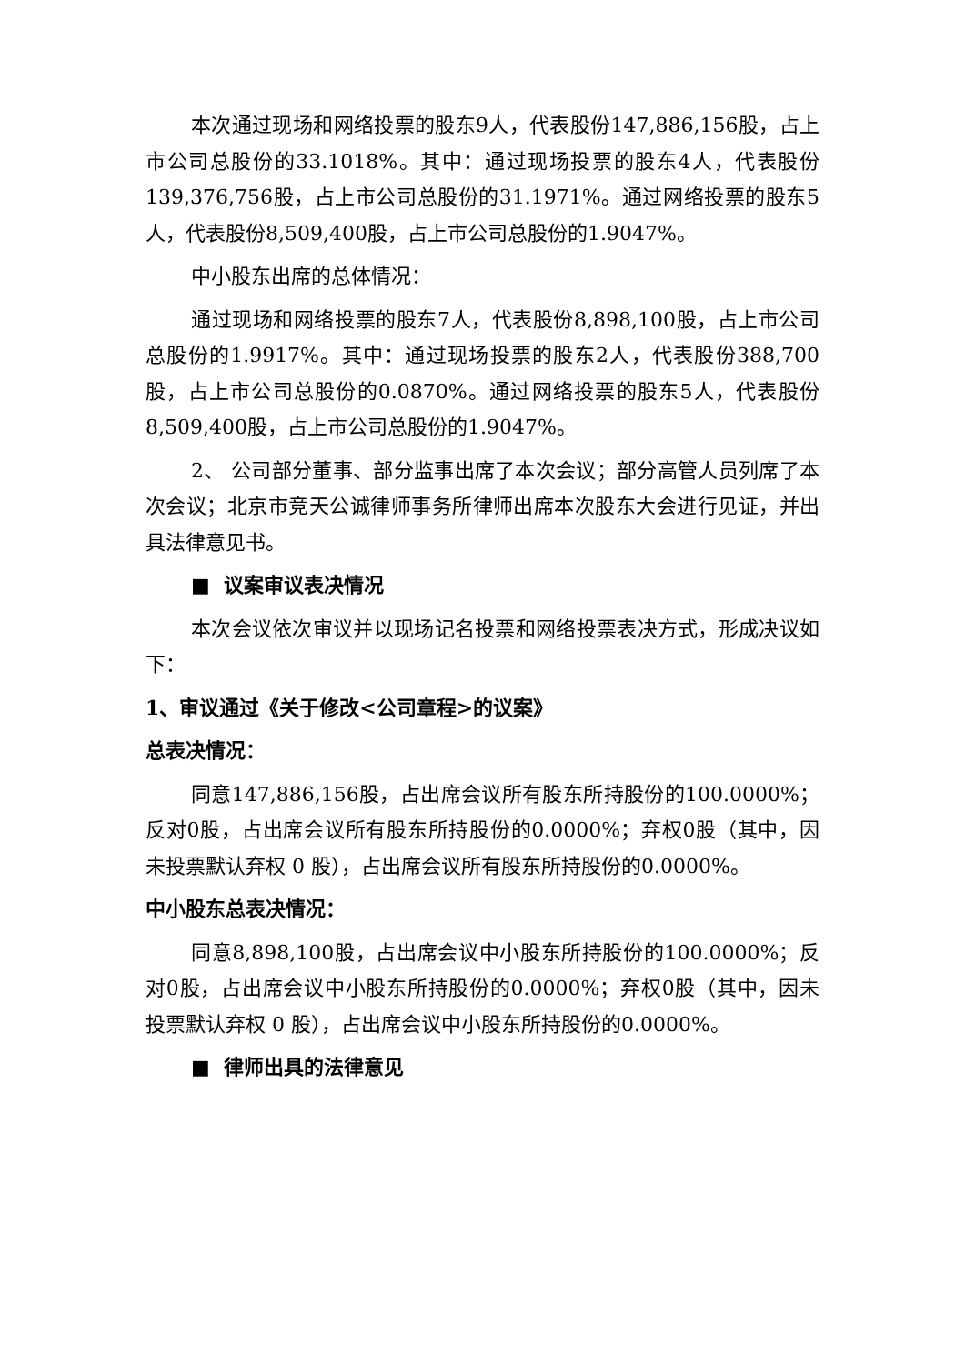本次通过现场和网络投票的股东9人，代表股份147,886,156股，占上市公司总股份的33.1018%。其中：通过现场投票的股东4人，代表股份139,376,756股，占上市公司总股份的31.1971%。通过网络投票的股东5人，代表股份8,509,400股，占上市公司总股份的1.9047%。
中小股东出席的总体情况：
通过现场和网络投票的股东7人，代表股份8,898,100股，占上市公司总股份的1.9917%。其中：通过现场投票的股东2人，代表股份388,700股，占上市公司总股份的0.0870%。通过网络投票的股东5人，代表股份8,509,400股，占上市公司总股份的1.9047%。
2、 公司部分董事、部分监事出席了本次会议；部分高管人员列席了本次会议；北京市竞天公诚律师事务所律师出席本次股东大会进行见证，并出具法律意见书。
■ 议案审议表决情况
本次会议依次审议并以现场记名投票和网络投票表决方式，形成决议如下：
1、审议通过《关于修改<公司章程>的议案》
总表决情况：
同意147,886,156股，占出席会议所有股东所持股份的100.0000%；反对0股，占出席会议所有股东所持股份的0.0000%；弃权0股（其中，因未投票默认弃权 0 股），占出席会议所有股东所持股份的0.0000%。
中小股东总表决情况：
同意8,898,100股，占出席会议中小股东所持股份的100.0000%；反对0股，占出席会议中小股东所持股份的0.0000%；弃权0股（其中，因未投票默认弃权 0 股），占出席会议中小股东所持股份的0.0000%。
■ 律师出具的法律意见